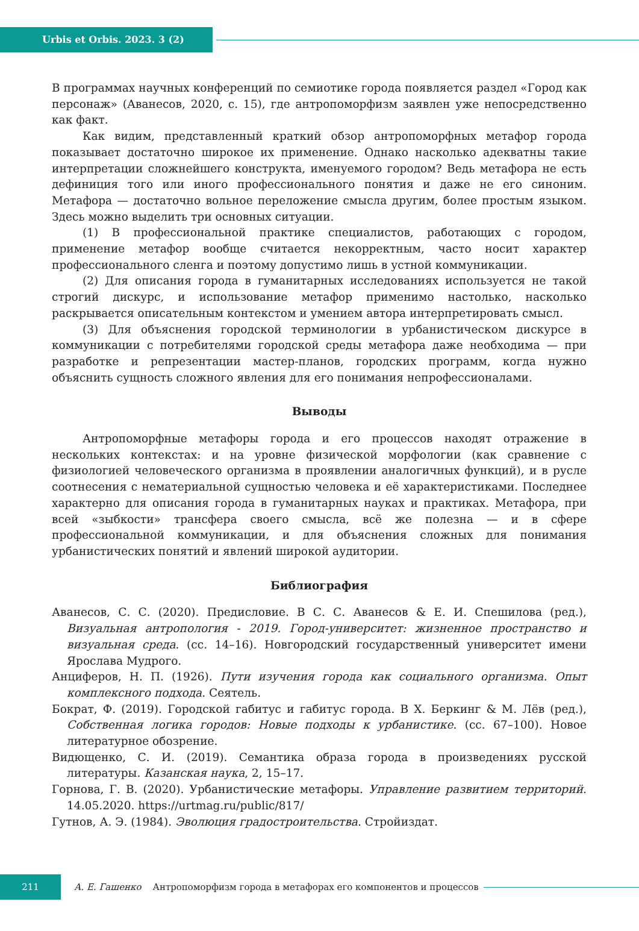Urbis et Orbis. 2023. 3 (2)
В программах научных конференций по семиотике города появляется раздел «Город как персонаж» (Аванесов, 2020, с. 15), где антропоморфизм заявлен уже непосредственно как факт.
Как видим, представленный краткий обзор антропоморфных метафор города показывает достаточно широкое их применение. Однако насколько адекватны такие интерпретации сложнейшего конструкта, именуемого городом? Ведь метафора не есть дефиниция того или иного профессионального понятия и даже не его синоним. Метафора — достаточно вольное переложение смысла другим, более простым языком. Здесь можно выделить три основных ситуации.
(1) В профессиональной практике специалистов, работающих с городом, применение метафор вообще считается некорректным, часто носит характер профессионального сленга и поэтому допустимо лишь в устной коммуникации.
(2) Для описания города в гуманитарных исследованиях используется не такой строгий дискурс, и использование метафор применимо настолько, насколько раскрывается описательным контекстом и умением автора интерпретировать смысл.
(3) Для объяснения городской терминологии в урбанистическом дискурсе в коммуникации с потребителями городской среды метафора даже необходима — при разработке и репрезентации мастер-планов, городских программ, когда нужно объяснить сущность сложного явления для его понимания непрофессионалами.
Выводы
Антропоморфные метафоры города и его процессов находят отражение в нескольких контекстах: и на уровне физической морфологии (как сравнение с физиологией человеческого организма в проявлении аналогичных функций), и в русле соотнесения с нематериальной сущностью человека и её характеристиками. Последнее характерно для описания города в гуманитарных науках и практиках. Метафора, при всей «зыбкости» трансфера своего смысла, всё же полезна — и в сфере профессиональной коммуникации, и для объяснения сложных для понимания урбанистических понятий и явлений широкой аудитории.
Библиография
Аванесов, С. С. (2020). Предисловие. В С. С. Аванесов & Е. И. Спешилова (ред.), Визуальная антропология - 2019. Город-университет: жизненное пространство и визуальная среда. (сс. 14–16). Новгородский государственный университет имени Ярослава Мудрого.
Анциферов, Н. П. (1926). Пути изучения города как социального организма. Опыт комплексного подхода. Сеятель.
Бократ, Ф. (2019). Городской габитус и габитус города. В Х. Беркинг & М. Лёв (ред.), Собственная логика городов: Новые подходы к урбанистике. (сс. 67–100). Новое литературное обозрение.
Видющенко, С. И. (2019). Семантика образа города в произведениях русской литературы. Казанская наука, 2, 15–17.
Горнова, Г. В. (2020). Урбанистические метафоры. Управление развитием территорий. 14.05.2020. https://urtmag.ru/public/817/
Гутнов, А. Э. (1984). Эволюция градостроительства. Стройиздат.
211
А. Е. Гашенко Антропоморфизм города в метафорах его компонентов и процессов